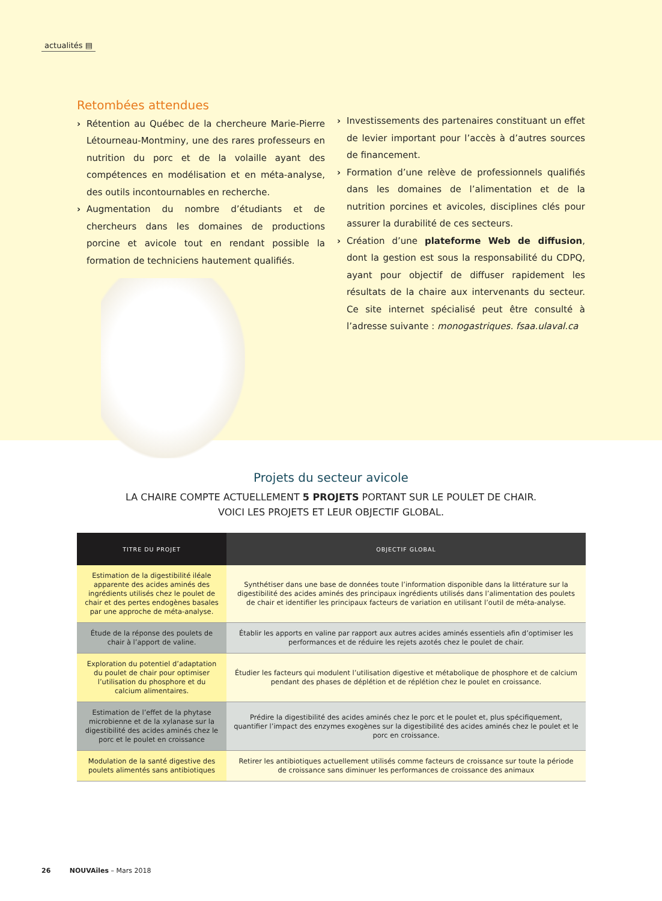actualités ▤
Retombées attendues
› Rétention au Québec de la chercheure Marie-Pierre Létourneau-Montminy, une des rares professeurs en nutrition du porc et de la volaille ayant des compétences en modélisation et en méta-analyse, des outils incontournables en recherche.
› Augmentation du nombre d’étudiants et de chercheurs dans les domaines de productions porcine et avicole tout en rendant possible la formation de techniciens hautement qualifiés.
› Investissements des partenaires constituant un effet de levier important pour l’accès à d’autres sources de financement.
› Formation d’une relève de professionnels qualifiés dans les domaines de l’alimentation et de la nutrition porcines et avicoles, disciplines clés pour assurer la durabilité de ces secteurs.
› Création d’une plateforme Web de diffusion, dont la gestion est sous la responsabilité du CDPQ, ayant pour objectif de diffuser rapidement les résultats de la chaire aux intervenants du secteur. Ce site internet spécialisé peut être consulté à l’adresse suivante : monogastriques. fsaa.ulaval.ca
Projets du secteur avicole
LA CHAIRE COMPTE ACTUELLEMENT 5 PROJETS PORTANT SUR LE POULET DE CHAIR.
VOICI LES PROJETS ET LEUR OBJECTIF GLOBAL.
| TITRE DU PROJET | OBJECTIF GLOBAL |
| --- | --- |
| Estimation de la digestibilité iléale apparente des acides aminés des ingrédients utilisés chez le poulet de chair et des pertes endogènes basales par une approche de méta-analyse. | Synthétiser dans une base de données toute l’information disponible dans la littérature sur la digestibilité des acides aminés des principaux ingrédients utilisés dans l’alimentation des poulets de chair et identifier les principaux facteurs de variation en utilisant l’outil de méta-analyse. |
| Étude de la réponse des poulets de chair à l’apport de valine. | Établir les apports en valine par rapport aux autres acides aminés essentiels afin d’optimiser les performances et de réduire les rejets azotés chez le poulet de chair. |
| Exploration du potentiel d’adaptation du poulet de chair pour optimiser l’utilisation du phosphore et du calcium alimentaires. | Étudier les facteurs qui modulent l’utilisation digestive et métabolique de phosphore et de calcium pendant des phases de déplétion et de réplétion chez le poulet en croissance. |
| Estimation de l’effet de la phytase microbienne et de la xylanase sur la digestibilité des acides aminés chez le porc et le poulet en croissance | Prédire la digestibilité des acides aminés chez le porc et le poulet et, plus spécifiquement, quantifier l’impact des enzymes exogènes sur la digestibilité des acides aminés chez le poulet et le porc en croissance. |
| Modulation de la santé digestive des poulets alimentés sans antibiotiques | Retirer les antibiotiques actuellement utilisés comme facteurs de croissance sur toute la période de croissance sans diminuer les performances de croissance des animaux |
26 NOUVAîles – Mars 2018